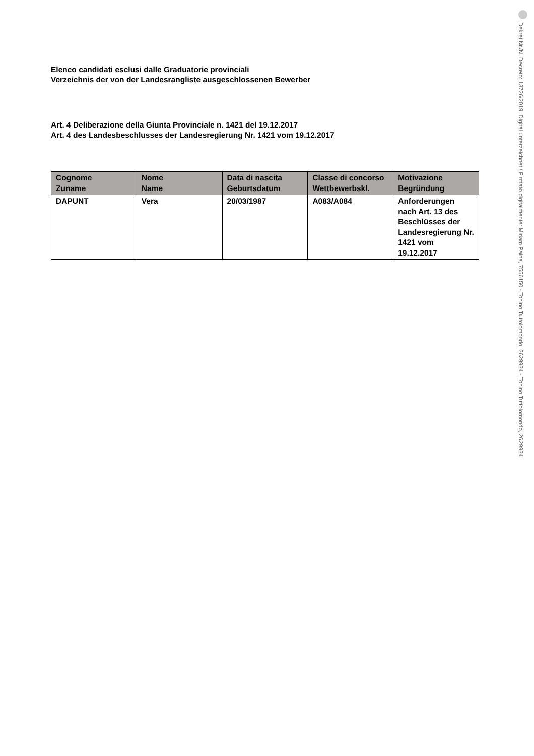Elenco candidati esclusi dalle Graduatorie provinciali
Verzeichnis der von der Landesrangliste ausgeschlossenen Bewerber
Art. 4 Deliberazione della Giunta Provinciale n. 1421 del 19.12.2017
Art. 4 des Landesbeschlusses der Landesregierung Nr. 1421 vom 19.12.2017
| Cognome Zuname | Nome Name | Data di nascita Geburtsdatum | Classe di concorso Wettbewerbskl. | Motivazione Begründung |
| --- | --- | --- | --- | --- |
| DAPUNT | Vera | 20/03/1987 | A083/A084 | Anforderungen nach Art. 13 des Beschlüsses der Landesregierung Nr. 1421 vom 19.12.2017 |
Dekret Nr./N. Decreto: 13726/2019. Digital unterzeichnet / Firmato digitalmente: Miriam Paina, 7556150 - Tonino Tuttolomondo, 2629934 - Tonino Tuttolomondo, 2629934